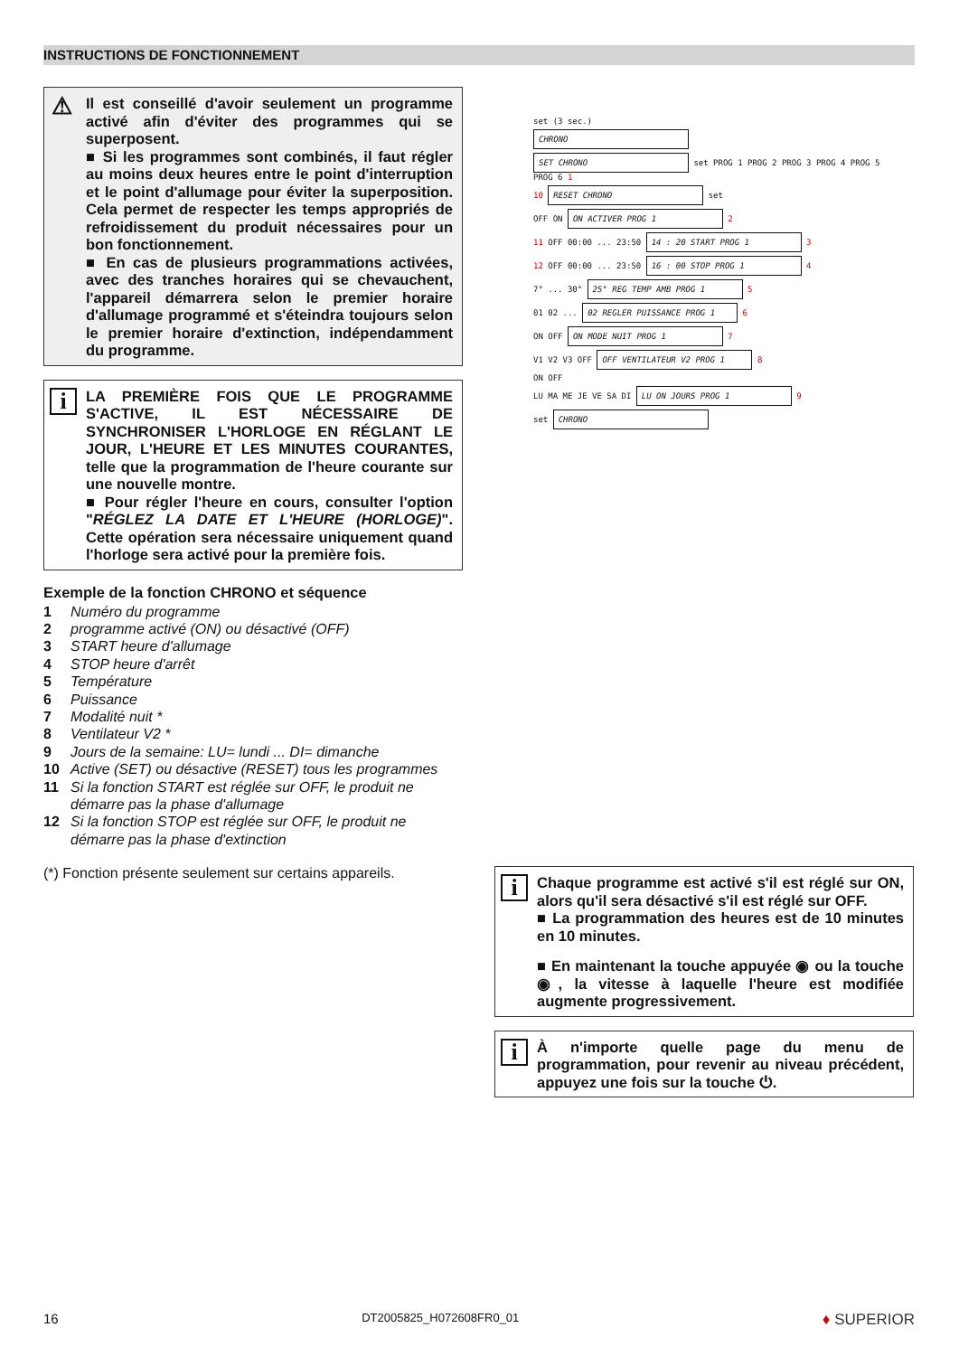INSTRUCTIONS DE FONCTIONNEMENT
⚠ Il est conseillé d'avoir seulement un programme activé afin d'éviter des programmes qui se superposent.
■ Si les programmes sont combinés, il faut régler au moins deux heures entre le point d'interruption et le point d'allumage pour éviter la superposition. Cela permet de respecter les temps appropriés de refroidissement du produit nécessaires pour un bon fonctionnement.
■ En cas de plusieurs programmations activées, avec des tranches horaires qui se chevauchent, l'appareil démarrera selon le premier horaire d'allumage programmé et s'éteindra toujours selon le premier horaire d'extinction, indépendamment du programme.
i LA PREMIÈRE FOIS QUE LE PROGRAMME S'ACTIVE, IL EST NÉCESSAIRE DE SYNCHRONISER L'HORLOGE EN RÉGLANT LE JOUR, L'HEURE ET LES MINUTES COURANTES, telle que la programmation de l'heure courante sur une nouvelle montre.
■ Pour régler l'heure en cours, consulter l'option "RÉGLEZ LA DATE ET L'HEURE (HORLOGE)". Cette opération sera nécessaire uniquement quand l'horloge sera activé pour la première fois.
Exemple de la fonction CHRONO et séquence
1 Numéro du programme
2 programme activé (ON) ou désactivé (OFF)
3 START heure d'allumage
4 STOP heure d'arrêt
5 Température
6 Puissance
7 Modalité nuit *
8 Ventilateur V2 *
9 Jours de la semaine: LU= lundi ... DI= dimanche
10 Active (SET) ou désactive (RESET) tous les programmes
11 Si la fonction START est réglée sur OFF, le produit ne démarre pas la phase d'allumage
12 Si la fonction STOP est réglée sur OFF, le produit ne démarre pas la phase d'extinction
(*) Fonction présente seulement sur certains appareils.
set (3 sec.)
CHRONO
SET CHRONO set PROG 1 PROG 2 PROG 3 PROG 4 PROG 5 PROG 6 1
10 RESET CHRONO set
OFF ON ON ACTIVER PROG 1 2
11 OFF 00:00 ... 23:50 14 : 20 START PROG 1 3
12 OFF 00:00 ... 23:50 16 : 00 STOP PROG 1 4
7° ... 30° 25° REG TEMP AMB PROG 1 5
01 02 ... 02 REGLER PUISSANCE PROG 1 6
ON OFF ON MODE NUIT PROG 1 7
V1 V2 V3 OFF OFF VENTILATEUR V2 PROG 1 8
ON OFF
LU MA ME JE VE SA DI LU ON JOURS PROG 1 9
set CHRONO
i Chaque programme est activé s'il est réglé sur ON, alors qu'il sera désactivé s'il est réglé sur OFF.
■ La programmation des heures est de 10 minutes en 10 minutes.
■ En maintenant la touche appuyée ◉ ou la touche ◉, la vitesse à laquelle l'heure est modifiée augmente progressivement.
i À n'importe quelle page du menu de programmation, pour revenir au niveau précédent, appuyez une fois sur la touche ⏻.
16 DT2005825_H072608FR0_01 ♦ SUPERIOR